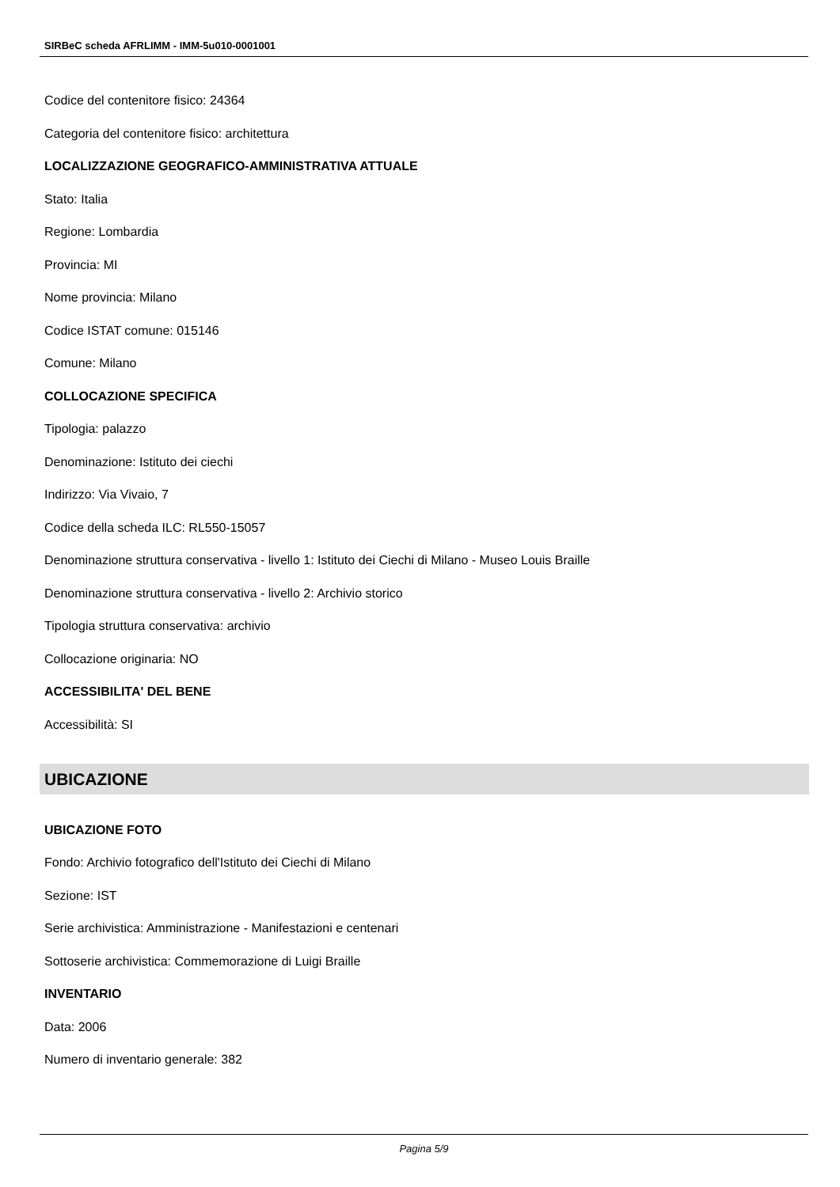SIRBeC scheda AFRLIMM - IMM-5u010-0001001
Codice del contenitore fisico: 24364
Categoria del contenitore fisico: architettura
LOCALIZZAZIONE GEOGRAFICO-AMMINISTRATIVA ATTUALE
Stato: Italia
Regione: Lombardia
Provincia: MI
Nome provincia: Milano
Codice ISTAT comune: 015146
Comune: Milano
COLLOCAZIONE SPECIFICA
Tipologia: palazzo
Denominazione: Istituto dei ciechi
Indirizzo: Via Vivaio, 7
Codice della scheda ILC: RL550-15057
Denominazione struttura conservativa - livello 1: Istituto dei Ciechi di Milano - Museo Louis Braille
Denominazione struttura conservativa - livello 2: Archivio storico
Tipologia struttura conservativa: archivio
Collocazione originaria: NO
ACCESSIBILITA' DEL BENE
Accessibilità: SI
UBICAZIONE
UBICAZIONE FOTO
Fondo: Archivio fotografico dell'Istituto dei Ciechi di Milano
Sezione: IST
Serie archivistica: Amministrazione - Manifestazioni e centenari
Sottoserie archivistica: Commemorazione di Luigi Braille
INVENTARIO
Data: 2006
Numero di inventario generale: 382
Pagina 5/9